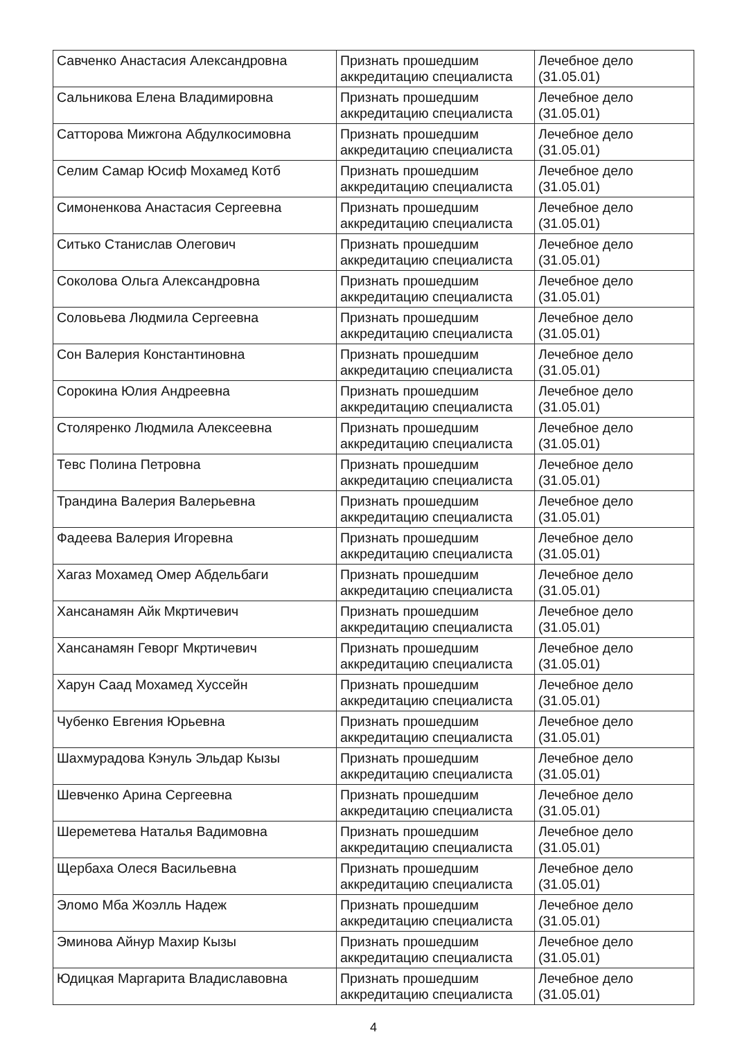| Савченко Анастасия Александровна | Признать прошедшим аккредитацию специалиста | Лечебное дело (31.05.01) |
| Сальникова Елена Владимировна | Признать прошедшим аккредитацию специалиста | Лечебное дело (31.05.01) |
| Сатторова Мижгона Абдулкосимовна | Признать прошедшим аккредитацию специалиста | Лечебное дело (31.05.01) |
| Селим Самар Юсиф Мохамед Котб | Признать прошедшим аккредитацию специалиста | Лечебное дело (31.05.01) |
| Симоненкова Анастасия Сергеевна | Признать прошедшим аккредитацию специалиста | Лечебное дело (31.05.01) |
| Ситько Станислав Олегович | Признать прошедшим аккредитацию специалиста | Лечебное дело (31.05.01) |
| Соколова Ольга Александровна | Признать прошедшим аккредитацию специалиста | Лечебное дело (31.05.01) |
| Соловьева Людмила Сергеевна | Признать прошедшим аккредитацию специалиста | Лечебное дело (31.05.01) |
| Сон Валерия Константиновна | Признать прошедшим аккредитацию специалиста | Лечебное дело (31.05.01) |
| Сорокина Юлия Андреевна | Признать прошедшим аккредитацию специалиста | Лечебное дело (31.05.01) |
| Столяренко Людмила Алексеевна | Признать прошедшим аккредитацию специалиста | Лечебное дело (31.05.01) |
| Тевс Полина Петровна | Признать прошедшим аккредитацию специалиста | Лечебное дело (31.05.01) |
| Трандина Валерия Валерьевна | Признать прошедшим аккредитацию специалиста | Лечебное дело (31.05.01) |
| Фадеева Валерия Игоревна | Признать прошедшим аккредитацию специалиста | Лечебное дело (31.05.01) |
| Хагаз Мохамед Омер Абдельбаги | Признать прошедшим аккредитацию специалиста | Лечебное дело (31.05.01) |
| Хансанамян Айк Мкртичевич | Признать прошедшим аккредитацию специалиста | Лечебное дело (31.05.01) |
| Хансанамян Геворг Мкртичевич | Признать прошедшим аккредитацию специалиста | Лечебное дело (31.05.01) |
| Харун Саад Мохамед Хуссейн | Признать прошедшим аккредитацию специалиста | Лечебное дело (31.05.01) |
| Чубенко Евгения Юрьевна | Признать прошедшим аккредитацию специалиста | Лечебное дело (31.05.01) |
| Шахмурадова Кэнуль Эльдар Кызы | Признать прошедшим аккредитацию специалиста | Лечебное дело (31.05.01) |
| Шевченко Арина Сергеевна | Признать прошедшим аккредитацию специалиста | Лечебное дело (31.05.01) |
| Шереметева Наталья Вадимовна | Признать прошедшим аккредитацию специалиста | Лечебное дело (31.05.01) |
| Щербаха Олеся Васильевна | Признать прошедшим аккредитацию специалиста | Лечебное дело (31.05.01) |
| Эломо Мба Жоэлль Надеж | Признать прошедшим аккредитацию специалиста | Лечебное дело (31.05.01) |
| Эминова Айнур Махир Кызы | Признать прошедшим аккредитацию специалиста | Лечебное дело (31.05.01) |
| Юдицкая Маргарита Владиславовна | Признать прошедшим аккредитацию специалиста | Лечебное дело (31.05.01) |
4